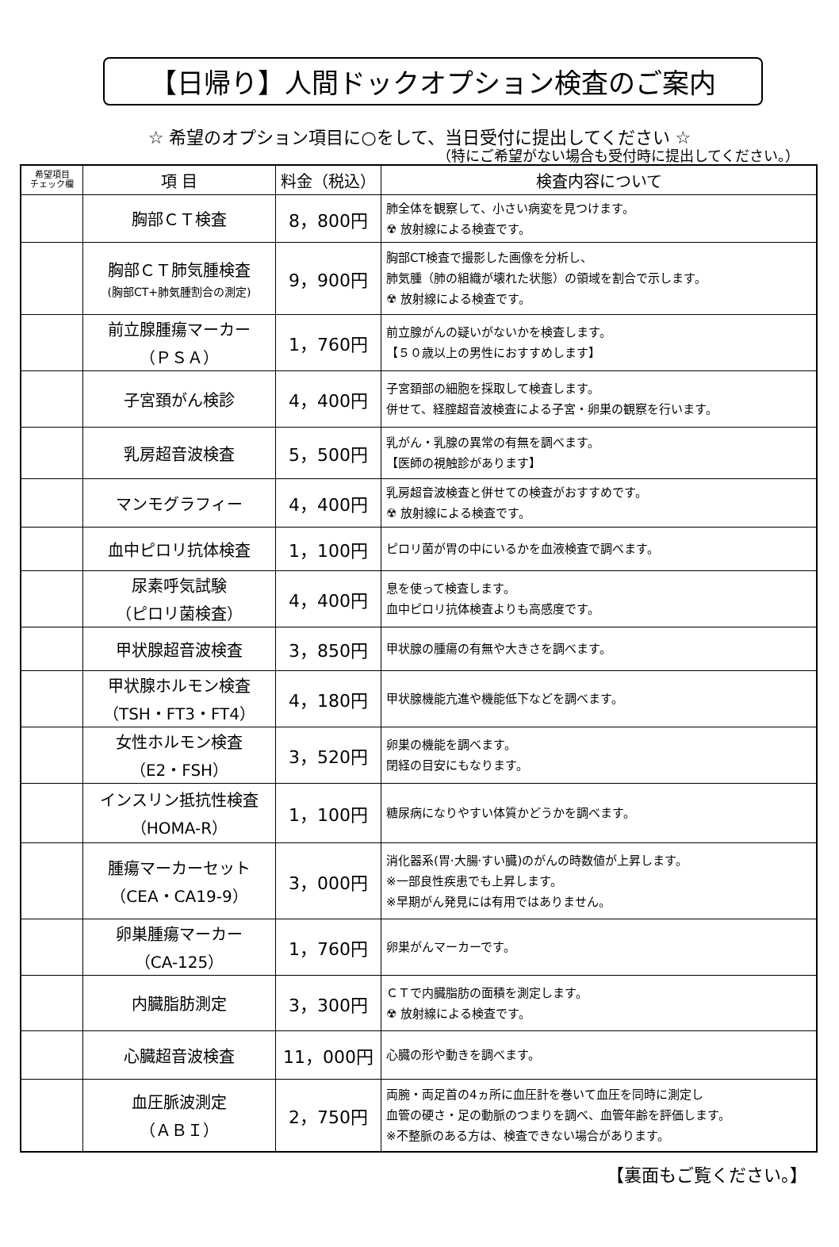【日帰り】人間ドックオプション検査のご案内
☆ 希望のオプション項目に○をして、当日受付に提出してください ☆
（特にご希望がない場合も受付時に提出してください。）
| 希望項目 チェック欄 | 項 目 | 料金（税込） | 検査内容について |
| --- | --- | --- | --- |
| | 胸部ＣＴ検査 | 8，800円 | 肺全体を観察して、小さい病変を見つけます。 ☢ 放射線による検査です。 |
| | 胸部ＣＴ肺気腫検査 (胸部CT+肺気腫割合の測定) | 9，900円 | 胸部CT検査で撮影した画像を分析し、 肺気腫（肺の組織が壊れた状態）の領域を割合で示します。 ☢ 放射線による検査です。 |
| | 前立腺腫瘍マーカー （ＰＳＡ） | 1，760円 | 前立腺がんの疑いがないかを検査します。 【５０歳以上の男性におすすめします】 |
| | 子宮頚がん検診 | 4，400円 | 子宮頚部の細胞を採取して検査します。 併せて、経腟超音波検査による子宮・卵巣の観察を行います。 |
| | 乳房超音波検査 | 5，500円 | 乳がん・乳腺の異常の有無を調べます。 【医師の視触診があります】 |
| | マンモグラフィー | 4，400円 | 乳房超音波検査と併せての検査がおすすめです。 ☢ 放射線による検査です。 |
| | 血中ピロリ抗体検査 | 1，100円 | ピロリ菌が胃の中にいるかを血液検査で調べます。 |
| | 尿素呼気試験 （ピロリ菌検査） | 4，400円 | 息を使って検査します。 血中ピロリ抗体検査よりも高感度です。 |
| | 甲状腺超音波検査 | 3，850円 | 甲状腺の腫瘍の有無や大きさを調べます。 |
| | 甲状腺ホルモン検査 （TSH・FT3・FT4） | 4，180円 | 甲状腺機能亢進や機能低下などを調べます。 |
| | 女性ホルモン検査 （E2・FSH） | 3，520円 | 卵巣の機能を調べます。 閉経の目安にもなります。 |
| | インスリン抵抗性検査 （HOMA-R） | 1，100円 | 糖尿病になりやすい体質かどうかを調べます。 |
| | 腫瘍マーカーセット （CEA・CA19-9） | 3，000円 | 消化器系(胃·大腸·すい臓)のがんの時数値が上昇します。 ※一部良性疾患でも上昇します。 ※早期がん発見には有用ではありません。 |
| | 卵巣腫瘍マーカー （CA-125） | 1，760円 | 卵巣がんマーカーです。 |
| | 内臓脂肪測定 | 3，300円 | ＣＴで内臓脂肪の面積を測定します。 ☢ 放射線による検査です。 |
| | 心臓超音波検査 | 11，000円 | 心臓の形や動きを調べます。 |
| | 血圧脈波測定 （ＡＢＩ） | 2，750円 | 両腕・両足首の4ヵ所に血圧計を巻いて血圧を同時に測定し 血管の硬さ・足の動脈のつまりを調べ、血管年齢を評価します。 ※不整脈のある方は、検査できない場合があります。 |
【裏面もご覧ください。】